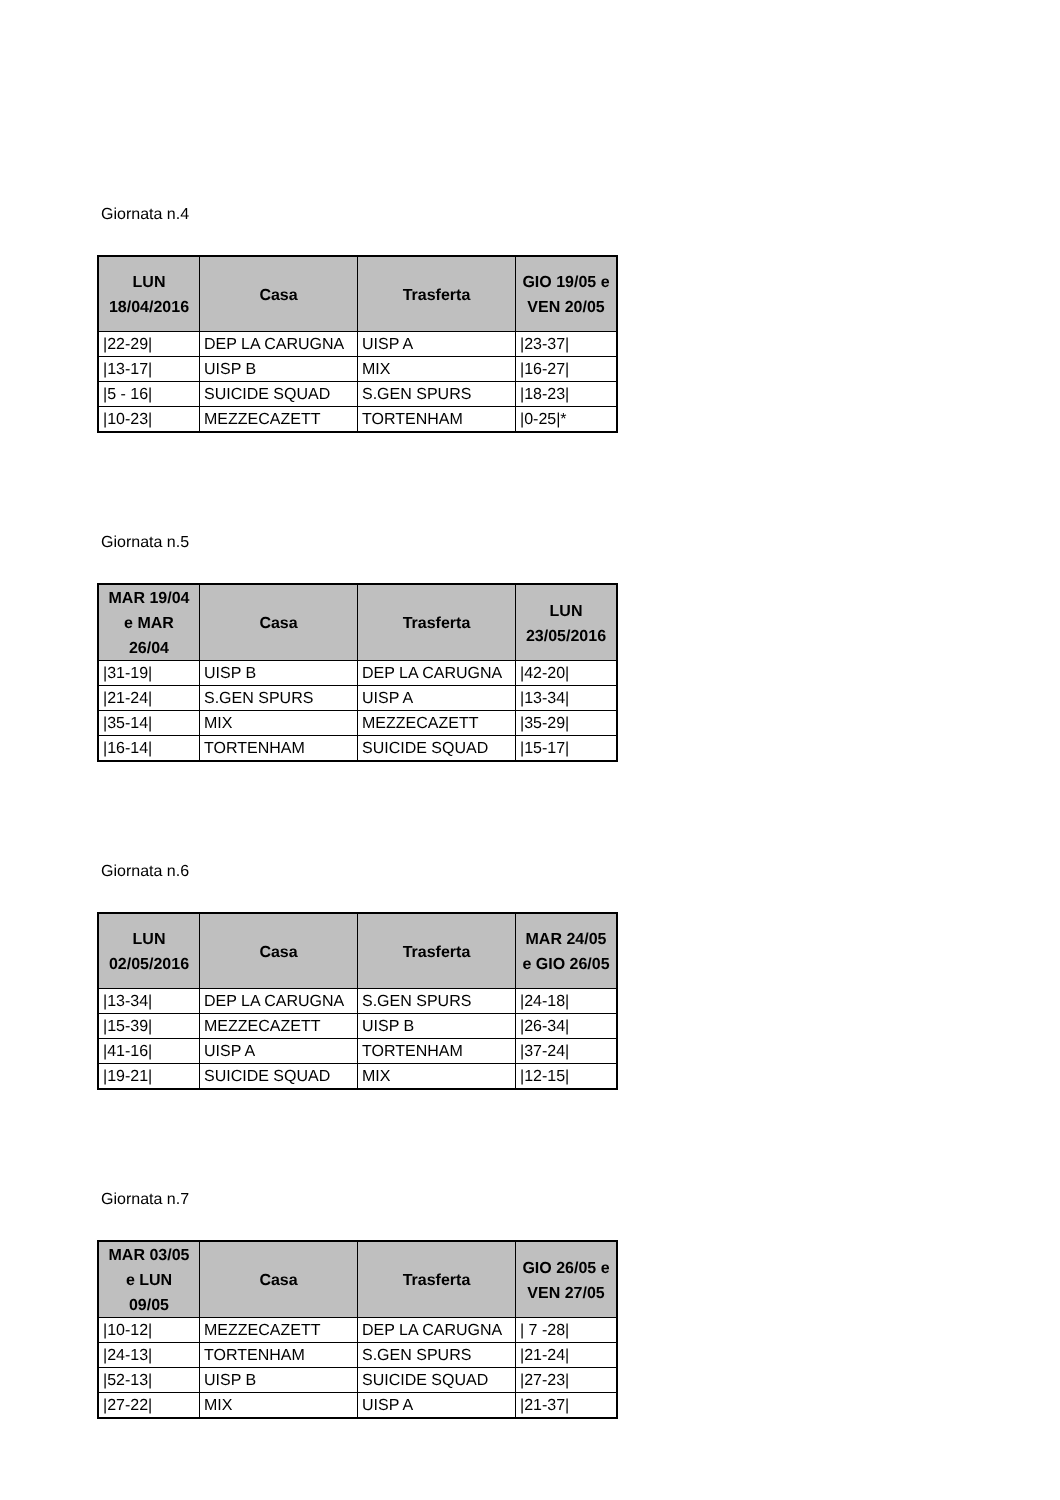Giornata n.4
| LUN 18/04/2016 | Casa | Trasferta | GIO 19/05 e VEN 20/05 |
| --- | --- | --- | --- |
| /22-29/ | DEP LA CARUGNA | UISP A | /23-37/ |
| /13-17/ | UISP B | MIX | /16-27/ |
| /5 - 16/ | SUICIDE SQUAD | S.GEN SPURS | /18-23/ |
| /10-23/ | MEZZECAZETT | TORTENHAM | /0-25/* |
Giornata n.5
| MAR 19/04 e MAR 26/04 | Casa | Trasferta | LUN 23/05/2016 |
| --- | --- | --- | --- |
| /31-19/ | UISP B | DEP LA CARUGNA | /42-20/ |
| /21-24/ | S.GEN SPURS | UISP A | /13-34/ |
| /35-14/ | MIX | MEZZECAZETT | /35-29/ |
| /16-14/ | TORTENHAM | SUICIDE SQUAD | /15-17/ |
Giornata n.6
| LUN 02/05/2016 | Casa | Trasferta | MAR 24/05 e GIO 26/05 |
| --- | --- | --- | --- |
| /13-34/ | DEP LA CARUGNA | S.GEN SPURS | /24-18/ |
| /15-39/ | MEZZECAZETT | UISP B | /26-34/ |
| /41-16/ | UISP A | TORTENHAM | /37-24/ |
| /19-21/ | SUICIDE SQUAD | MIX | /12-15/ |
Giornata n.7
| MAR 03/05 e LUN 09/05 | Casa | Trasferta | GIO 26/05 e VEN 27/05 |
| --- | --- | --- | --- |
| /10-12/ | MEZZECAZETT | DEP LA CARUGNA | / 7 -28/ |
| /24-13/ | TORTENHAM | S.GEN SPURS | /21-24/ |
| /52-13/ | UISP B | SUICIDE SQUAD | /27-23/ |
| /27-22/ | MIX | UISP A | /21-37/ |